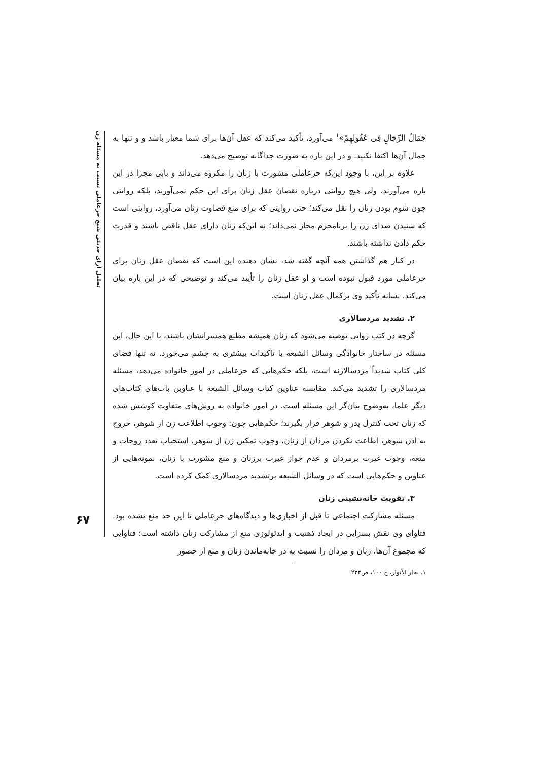تحلیل آرای حدیثی شیخ حرعاملی نسبت به مسئله زن
۶۷
جَمَالُ الرِّجَالِ فِی عُقُولِهِمْ»<sup>۱</sup> می‌آورد، تأکید می‌کند که عقل آن‌ها برای شما معیار باشد و و تنها به جمال آن‌ها اکتفا نکنید. و در این باره به صورت جداگانه توضیح می‌دهد.
علاوه بر این، با وجود این‌که حرعاملی مشورت با زنان را مکروه می‌داند و بابی مجزا در این باره می‌آورند، ولی هیچ روایتی درباره نقصان عقل زنان برای این حکم نمی‌آورند، بلکه روایتی چون شوم بودن زنان را نقل می‌کند؛ حتی روایتی که برای منع قضاوت زنان می‌آورد، روایتی است که شنیدن صدای زن را برنامحرم مجاز نمی‌داند؛ نه این‌که زنان دارای عقل ناقص باشند و قدرت حکم دادن نداشته باشند.
در کنار هم گذاشتن همه آنچه گفته شد، نشان دهنده این است که نقصان عقل زنان برای حرعاملی مورد قبول نبوده است و او عقل زنان را تأیید می‌کند و توضیحی که در این باره بیان می‌کند، نشانه تأکید وی برکمال عقل زنان است.
۲. تشدید مردسالاری
گرچه در کتب روایی توصیه می‌شود که زنان همیشه مطیع همسرانشان باشند، با این حال، این مسئله در ساختار خانوادگی وسائل الشیعه با تأکیدات بیشتری به چشم می‌خورد. نه تنها فضای کلی کتاب شدیداً مردسالارنه است، بلکه حکم‌هایی که حرعاملی در امور خانواده می‌دهد، مسئله مردسالاری را تشدید می‌کند. مقایسه عناوین کتاب وسائل الشیعه با عناوین باب‌های کتاب‌های دیگر علما، به‌وضوح بیان‌گر این مسئله است. در امور خانواده به روش‌های متفاوت کوشش شده که زنان تحت کنترل پدر و شوهر قرار بگیرند؛ حکم‌هایی چون: وجوب اطلاعت زن از شوهر، خروج به اذن شوهر، اطاعت نکردن مردان از زنان، وجوب تمکین زن از شوهر، استحباب تعدد زوجات و متعه، وجوب غیرت برمردان و عدم جواز غیرت برزنان و منع مشورت با زنان، نمونه‌هایی از عناوین و حکم‌هایی است که در وسائل الشیعه برتشدید مردسالاری کمک کرده است.
۳. تقویت خانه‌نشینی زنان
مسئله مشارکت اجتماعی تا قبل از اخباری‌ها و دیدگاه‌های حرعاملی تا این حد منع نشده بود. فتاوای وی نقش بسزایی در ایجاد ذهنیت و ایدئولوزی منع از مشارکت زنان داشته است؛ فتاوایی که مجموع آن‌ها، زنان و مردان را نسبت به در خانه‌ماندن زنان و منع از حضور
۱. بحار الأنوار، ج ۱۰۰، ص۲۲۳.